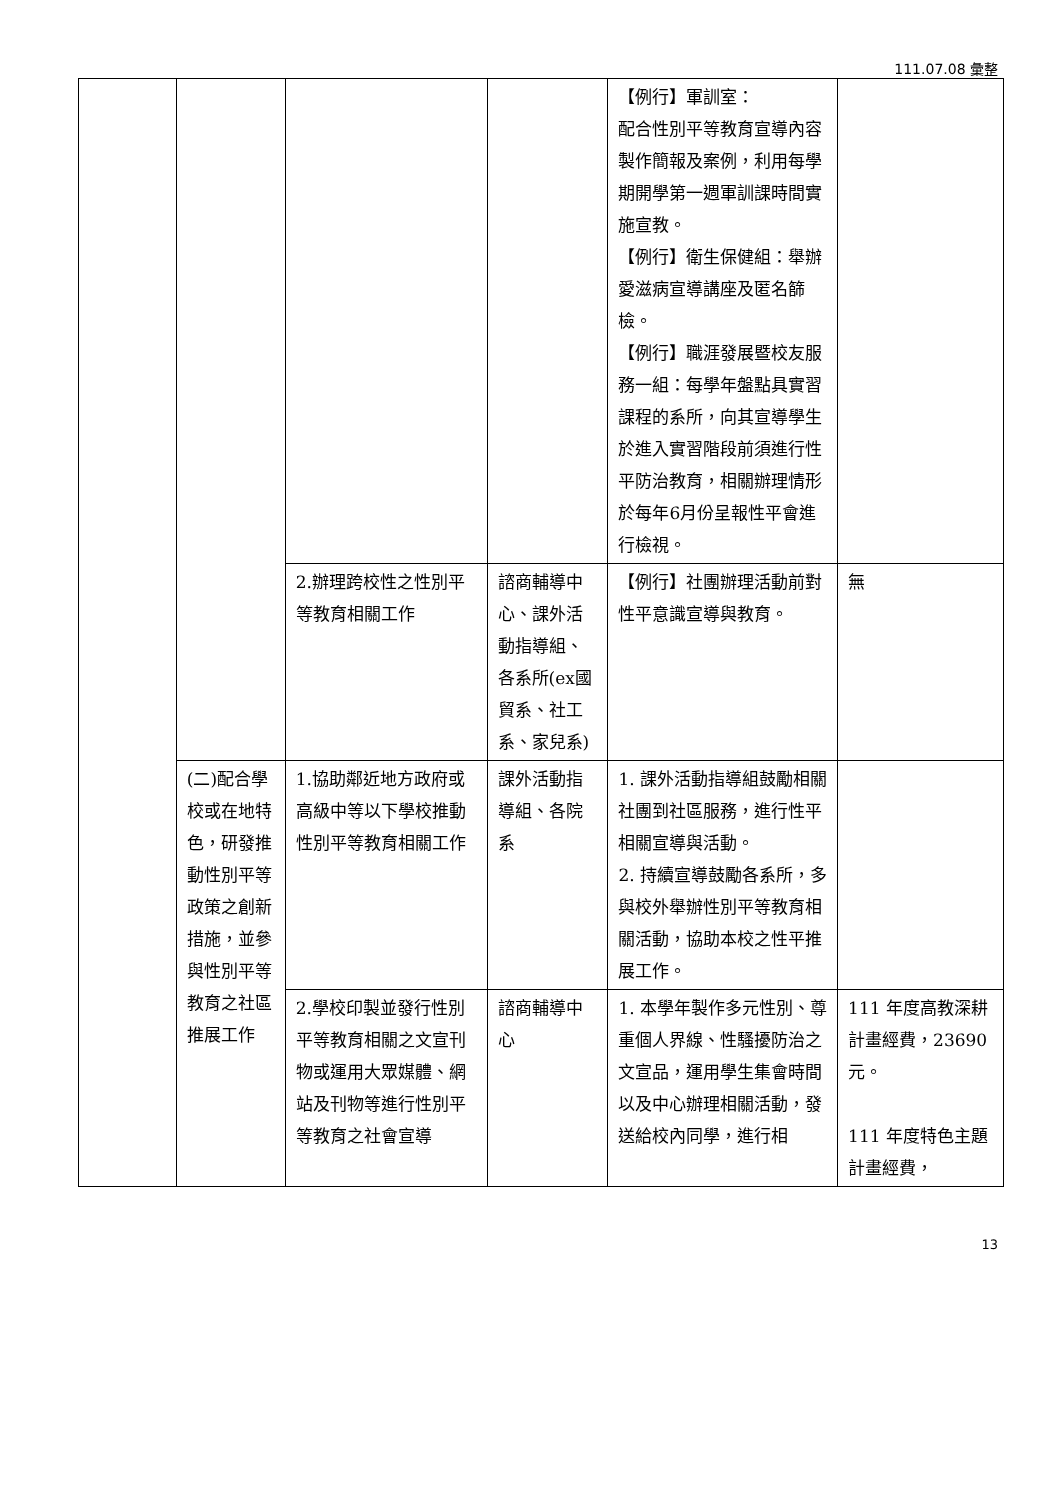111.07.08 彙整
| | | | | 【例行】軍訓室： 配合性別平等教育宣導內容製作簡報及案例，利用每學期開學第一週軍訓課時間實施宣教。 【例行】衛生保健組：舉辦愛滋病宣導講座及匿名篩檢。 【例行】職涯發展暨校友服務一組：每學年盤點具實習課程的系所，向其宣導學生於進入實習階段前須進行性平防治教育，相關辦理情形於每年6月份呈報性平會進行檢視。 | |
| | | 2.辦理跨校性之性別平等教育相關工作 | 諮商輔導中心、課外活動指導組、各系所(ex國貿系、社工系、家兒系) | 【例行】社團辦理活動前對性平意識宣導與教育。 | 無 |
| | (二)配合學校或在地特色，研發推動性別平等政策之創新措施，並參與性別平等教育之社區推展工作 | 1.協助鄰近地方政府或高級中等以下學校推動性別平等教育相關工作 | 課外活動指導組、各院系 | 1. 課外活動指導組鼓勵相關社團到社區服務，進行性平相關宣導與活動。 2. 持續宣導鼓勵各系所，多與校外舉辦性別平等教育相關活動，協助本校之性平推展工作。 | |
| | | 2.學校印製並發行性別平等教育相關之文宣刊物或運用大眾媒體、網站及刊物等進行性別平等教育之社會宣導 | 諮商輔導中心 | 1. 本學年製作多元性別、尊重個人界線、性騷擾防治之文宣品，運用學生集會時間以及中心辦理相關活動，發送給校內同學，進行相 | 111 年度高教深耕計畫經費，23690 元。 111 年度特色主題計畫經費， |
13